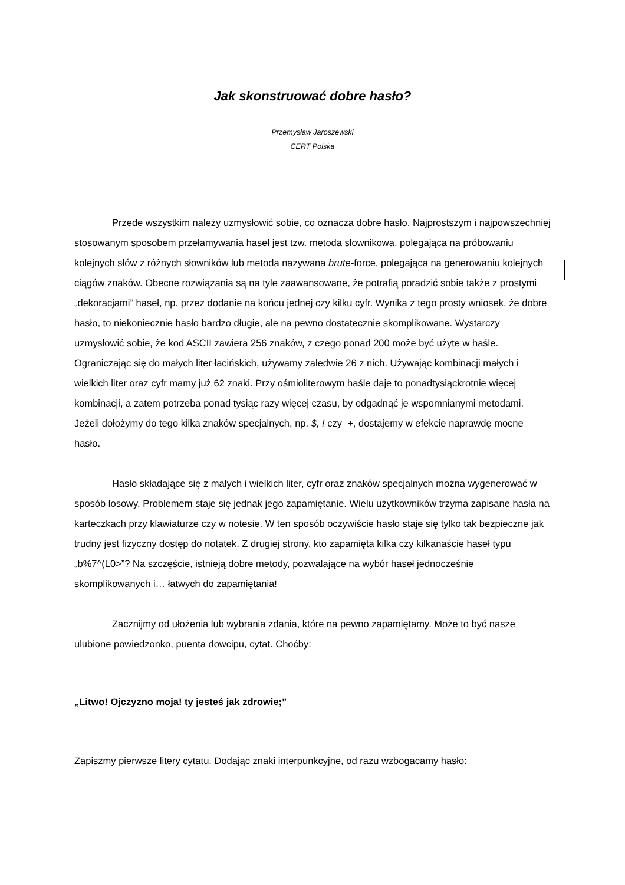Jak skonstruować dobre hasło?
Przemysław Jaroszewski
CERT Polska
Przede wszystkim należy uzmysłowić sobie, co oznacza dobre hasło. Najprostszym i najpowszechniej stosowanym sposobem przełamywania haseł jest tzw. metoda słownikowa, polegająca na próbowaniu kolejnych słów z różnych słowników lub metoda nazywana brute-force, polegająca na generowaniu kolejnych ciągów znaków. Obecne rozwiązania są na tyle zaawansowane, że potrafią poradzić sobie także z prostymi „dekoracjami” haseł, np. przez dodanie na końcu jednej czy kilku cyfr. Wynika z tego prosty wniosek, że dobre hasło, to niekoniecznie hasło bardzo długie, ale na pewno dostatecznie skomplikowane. Wystarczy uzmysłowić sobie, że kod ASCII zawiera 256 znaków, z czego ponad 200 może być użyte w haśle. Ograniczając się do małych liter łacińskich, używamy zaledwie 26 z nich. Używając kombinacji małych i wielkich liter oraz cyfr mamy już 62 znaki. Przy ośmioliterowym haśle daje to ponadtysiąckrotnie więcej kombinacji, a zatem potrzeba ponad tysiąc razy więcej czasu, by odgadnąć je wspomnianymi metodami. Jeżeli dołożymy do tego kilka znaków specjalnych, np. $, ! czy +, dostajemy w efekcie naprawdę mocne hasło.
Hasło składające się z małych i wielkich liter, cyfr oraz znaków specjalnych można wygenerować w sposób losowy. Problemem staje się jednak jego zapamiętanie. Wielu użytkowników trzyma zapisane hasła na karteczkach przy klawiaturze czy w notesie. W ten sposób oczywiście hasło staje się tylko tak bezpieczne jak trudny jest fizyczny dostęp do notatek. Z drugiej strony, kto zapamięta kilka czy kilkanaście haseł typu „b%7^(L0>”? Na szczęście, istnieją dobre metody, pozwalające na wybór haseł jednocześnie skomplikowanych i… łatwych do zapamiętania!
Zacznijmy od ułożenia lub wybrania zdania, które na pewno zapamiętamy. Może to być nasze ulubione powiedzonko, puenta dowcipu, cytat. Choćby:
„Litwo! Ojczyzno moja! ty jesteś jak zdrowie;”
Zapiszmy pierwsze litery cytatu. Dodając znaki interpunkcyjne, od razu wzbogacamy hasło: